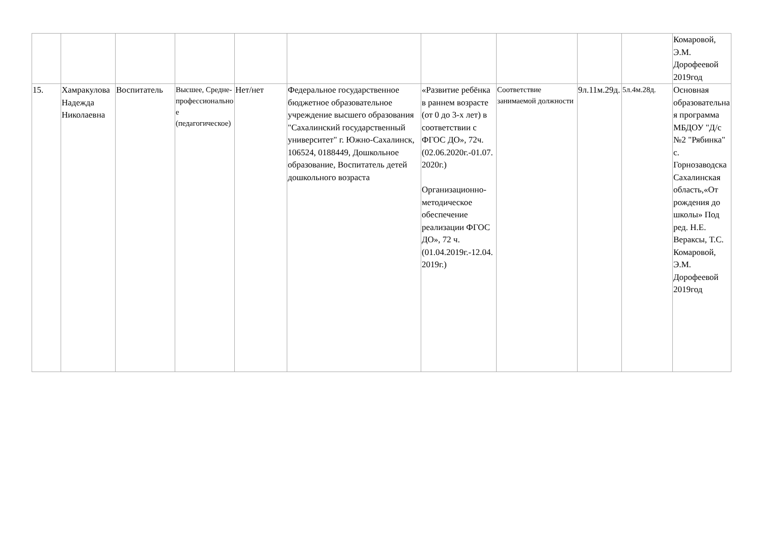| | | | | | | | | | | Комаровой, Э.М. Дорофеевой 2019год |
| 15. | Хамракулова Надежда Николаевна | Воспитатель | Высшее, Средне-профессиональное (педагогическое) | Нет/нет | Федеральное государственное бюджетное образовательное учреждение высшего образования "Сахалинский государственный университет" г. Южно-Сахалинск, 106524, 0188449, Дошкольное образование, Воспитатель детей дошкольного возраста | «Развитие ребёнка в раннем возрасте (от 0 до 3-х лет) в соответствии с ФГОС ДО», 72ч. (02.06.2020г.-01.07.2020г.) Организационно-методическое обеспечение реализации ФГОС ДО», 72 ч. (01.04.2019г.-12.04.2019г.) | Соответствие занимаемой должности | 9л.11м.29д. | 5л.4м.28д. | Основная образовательная программа МБДОУ "Д/с №2 "Рябинка" с. Горнозаводска Сахалинская область,«От рождения до школы» Под ред. Н.Е. Вераксы, Т.С. Комаровой, Э.М. Дорофеевой 2019год |